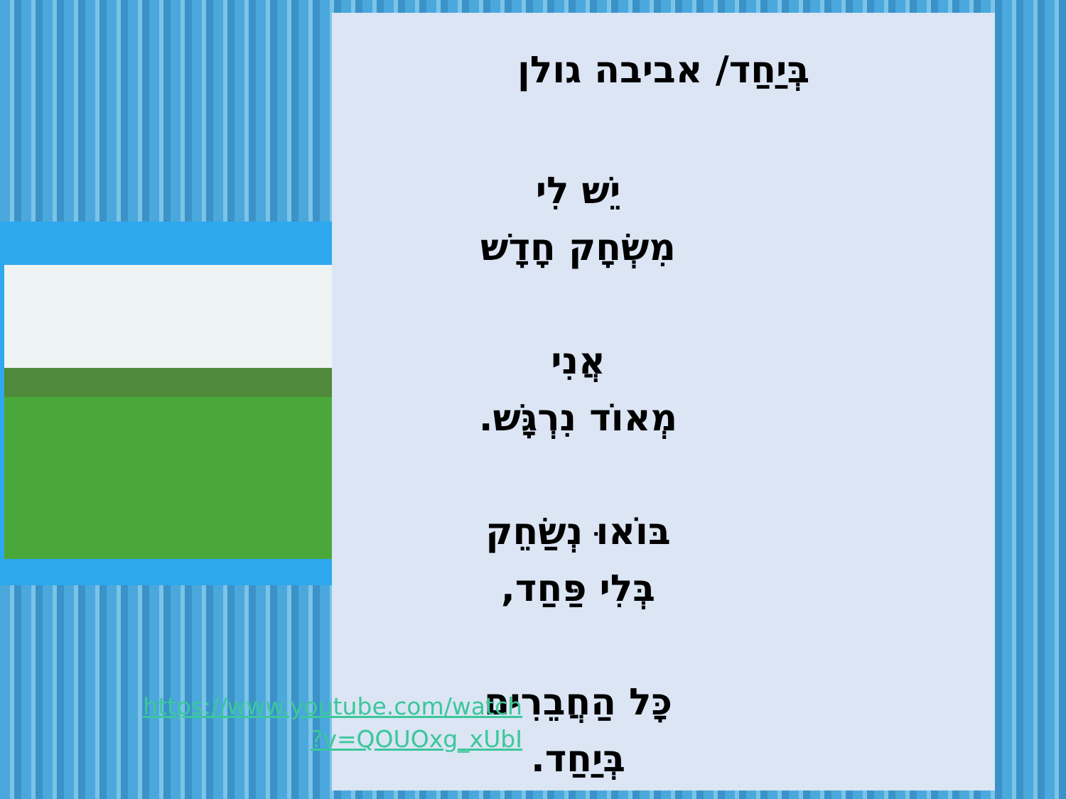בְּיַחַד/ אביבה גולן
יֵשׁ לִי
מִשְׂחָק חָדָשׁ
אֲנִי
מְאוֹד נִרְגָּשׁ.
בּוֹאוּ נְשַׂחֵק
בְּלִי פַּחַד,
כָּל הַחֲבֵרִים
בְּיַחַד.
https://www.youtube.com/watch
?v=QOUOxg_xUbI